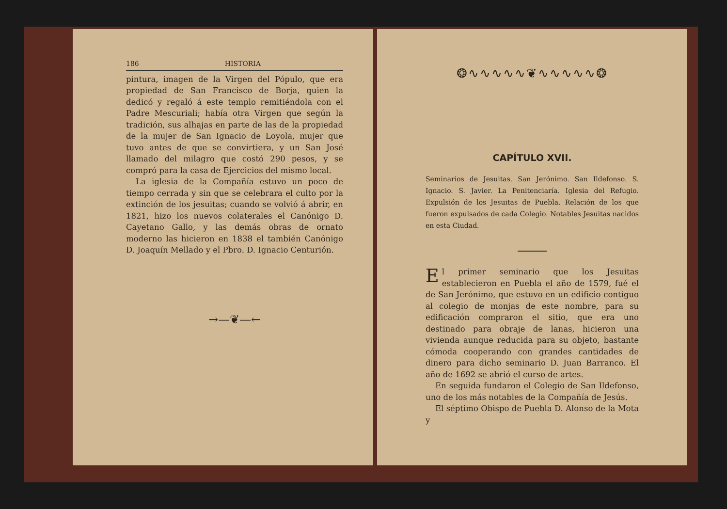186 HISTORIA
pintura, imagen de la Virgen del Pópulo, que era propiedad de San Francisco de Borja, quien la dedicó y regaló á este templo remitiéndola con el Padre Mescuriali; había otra Virgen que según la tradición, sus alhajas en parte de las de la propiedad de la mujer de San Ignacio de Loyola, mujer que tuvo antes de que se convirtiera, y un San José llamado del milagro que costó 290 pesos, y se compró para la casa de Ejercicios del mismo local.
La iglesia de la Compañía estuvo un poco de tiempo cerrada y sin que se celebrara el culto por la extinción de los jesuitas; cuando se volvió á abrir, en 1821, hizo los nuevos colaterales el Canónigo D. Cayetano Gallo, y las demás obras de ornato moderno las hicieron en 1838 el también Canónigo D. Joaquín Mellado y el Pbro. D. Ignacio Centurión.
→—❦—←
❂∿∿∿∿∿❦∿∿∿∿∿❂
CAPÍTULO XVII.
Seminarios de Jesuitas. San Jerónimo. San Ildefonso. S. Ignacio. S. Javier. La Penitenciaría. Iglesia del Refugio. Expulsión de los Jesuitas de Puebla. Relación de los que fueron expulsados de cada Colegio. Notables Jesuitas nacidos en esta Ciudad.
El primer seminario que los Jesuitas establecieron en Puebla el año de 1579, fué el de San Jerónimo, que estuvo en un edificio contiguo al colegio de monjas de este nombre, para su edificación compraron el sitio, que era uno destinado para obraje de lanas, hicieron una vivienda aunque reducida para su objeto, bastante cómoda cooperando con grandes cantidades de dinero para dicho seminario D. Juan Barranco. El año de 1692 se abrió el curso de artes.
En seguida fundaron el Colegio de San Ildefonso, uno de los más notables de la Compañía de Jesús.
El séptimo Obispo de Puebla D. Alonso de la Mota y